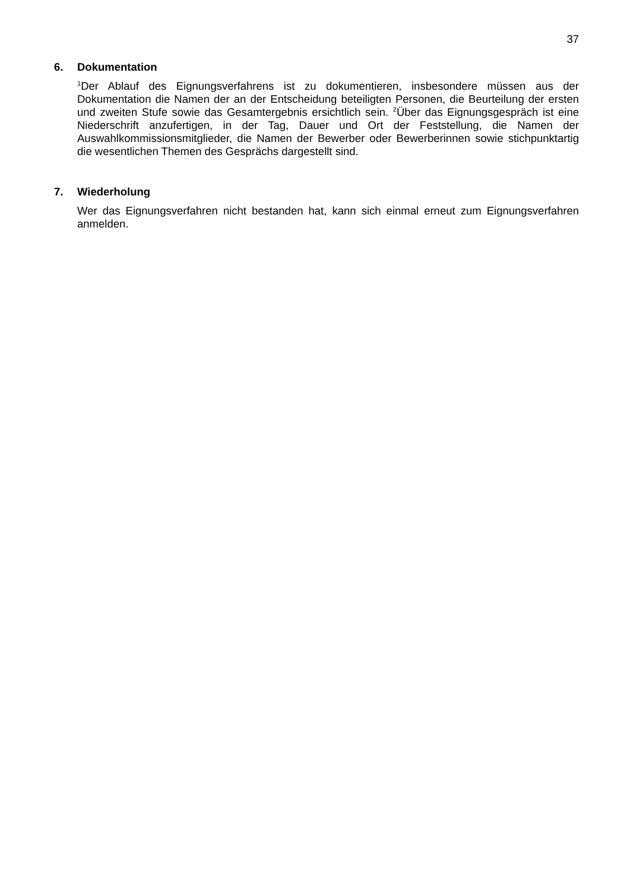37
6. Dokumentation
<sup>1</sup> Der Ablauf des Eignungsverfahrens ist zu dokumentieren, insbesondere müssen aus der Dokumentation die Namen der an der Entscheidung beteiligten Personen, die Beurteilung der ersten und zweiten Stufe sowie das Gesamtergebnis ersichtlich sein. <sup>2</sup>Über das Eignungsgespräch ist eine Niederschrift anzufertigen, in der Tag, Dauer und Ort der Feststellung, die Namen der Auswahlkommissionsmitglieder, die Namen der Bewerber oder Bewerberinnen sowie stichpunktartig die wesentlichen Themen des Gesprächs dargestellt sind.
7. Wiederholung
Wer das Eignungsverfahren nicht bestanden hat, kann sich einmal erneut zum Eignungsverfahren anmelden.